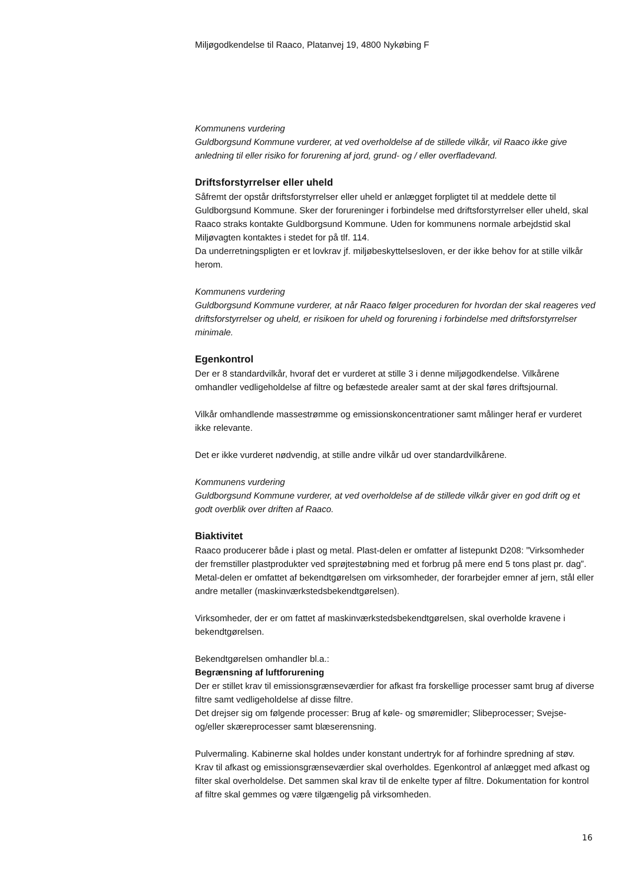Miljøgodkendelse til Raaco, Platanvej 19, 4800 Nykøbing F
Kommunens vurdering
Guldborgsund Kommune vurderer, at ved overholdelse af de stillede vilkår, vil Raaco ikke give anledning til eller risiko for forurening af jord, grund- og / eller overfladevand.
Driftsforstyrrelser eller uheld
Såfremt der opstår driftsforstyrrelser eller uheld er anlægget forpligtet til at meddele dette til Guldborgsund Kommune. Sker der forureninger i forbindelse med driftsforstyrrelser eller uheld, skal Raaco straks kontakte Guldborgsund Kommune. Uden for kommunens normale arbejdstid skal Miljøvagten kontaktes i stedet for på tlf. 114.
Da underretningspligten er et lovkrav jf. miljøbeskyttelsesloven, er der ikke behov for at stille vilkår herom.
Kommunens vurdering
Guldborgsund Kommune vurderer, at når Raaco følger proceduren for hvordan der skal reageres ved driftsforstyrrelser og uheld, er risikoen for uheld og forurening i forbindelse med driftsforstyrrelser minimale.
Egenkontrol
Der er 8 standardvilkår, hvoraf det er vurderet at stille 3 i denne miljøgodkendelse. Vilkårene omhandler vedligeholdelse af filtre og befæstede arealer samt at der skal føres driftsjournal.
Vilkår omhandlende massestrømme og emissionskoncentrationer samt målinger heraf er vurderet ikke relevante.
Det er ikke vurderet nødvendig, at stille andre vilkår ud over standardvilkårene.
Kommunens vurdering
Guldborgsund Kommune vurderer, at ved overholdelse af de stillede vilkår giver en god drift og et godt overblik over driften af Raaco.
Biaktivitet
Raaco producerer både i plast og metal. Plast-delen er omfatter af listepunkt D208: ”Virksomheder der fremstiller plastprodukter ved sprøjtestøbning med et forbrug på mere end 5 tons plast pr. dag”. Metal-delen er omfattet af bekendtgørelsen om virksomheder, der forarbejder emner af jern, stål eller andre metaller (maskinværkstedsbekendtgørelsen).
Virksomheder, der er om fattet af maskinværkstedsbekendtgørelsen, skal overholde kravene i bekendtgørelsen.
Bekendtgørelsen omhandler bl.a.:
Begrænsning af luftforurening
Der er stillet krav til emissionsgrænseværdier for afkast fra forskellige processer samt brug af diverse filtre samt vedligeholdelse af disse filtre.
Det drejser sig om følgende processer: Brug af køle- og smøremidler; Slibeprocesser; Svejse-og/eller skæreprocesser samt blæserensning.
Pulvermaling. Kabinerne skal holdes under konstant undertryk for af forhindre spredning af støv. Krav til afkast og emissionsgrænseværdier skal overholdes. Egenkontrol af anlægget med afkast og filter skal overholdelse. Det sammen skal krav til de enkelte typer af filtre. Dokumentation for kontrol af filtre skal gemmes og være tilgængelig på virksomheden.
16